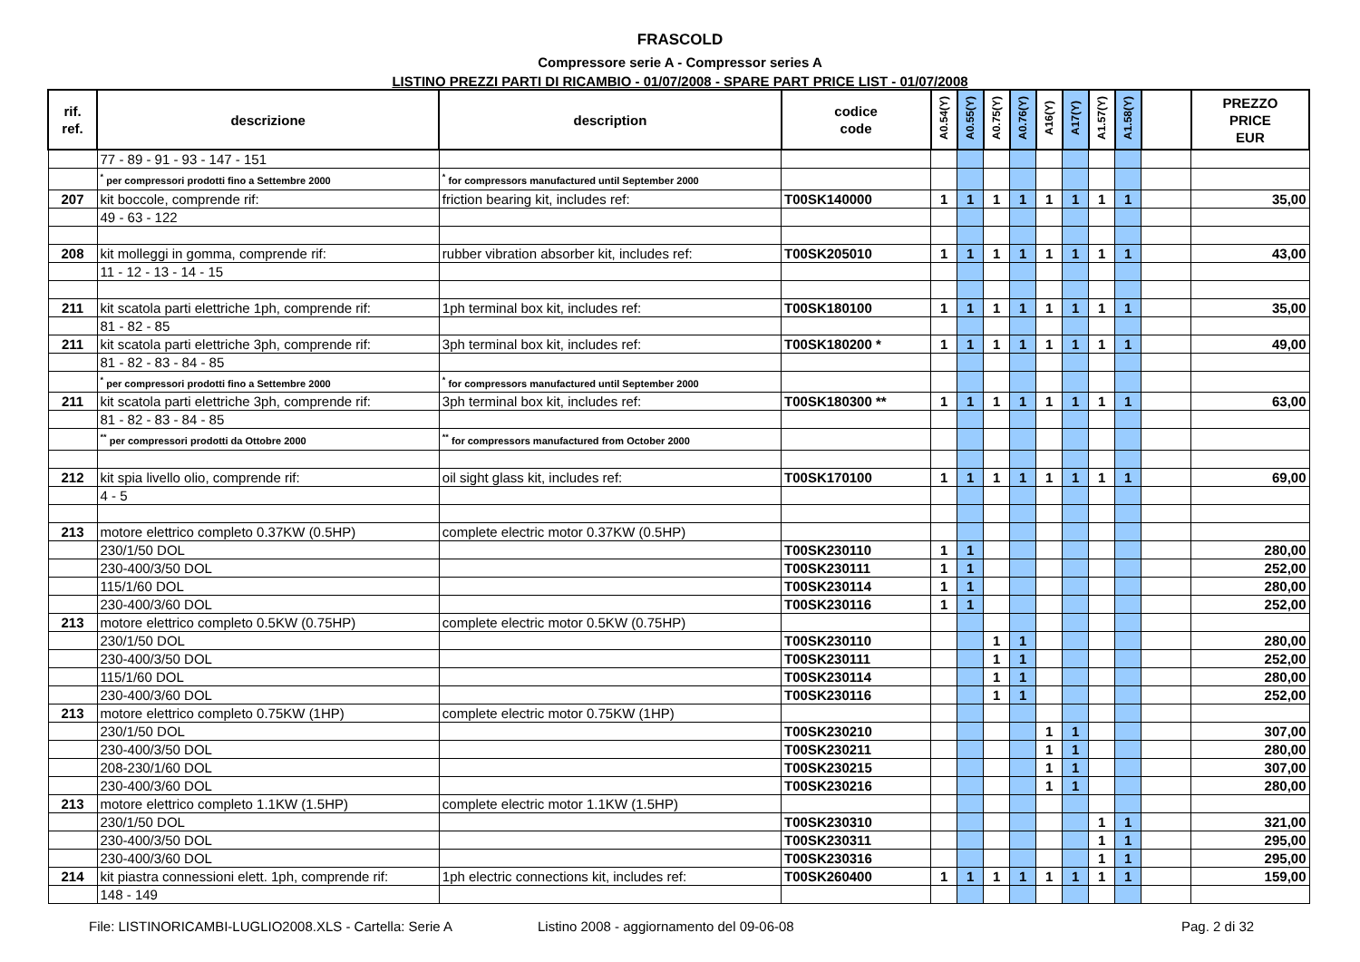FRASCOLD
Compressore serie A - Compressor series A
LISTINO PREZZI PARTI DI RICAMBIO - 01/07/2008 - SPARE PART PRICE LIST - 01/07/2008
| rif. ref. | descrizione | description | codice code | A0.54(Y) | A0.55(Y) | A0.75(Y) | A0.76(Y) | A16(Y) | A17(Y) | A1.57(Y) | A1.58(Y) | | PREZZO PRICE EUR |
| --- | --- | --- | --- | --- | --- | --- | --- | --- | --- | --- | --- | --- | --- |
| | 77 - 89 - 91 - 93 - 147 - 151 | | | | | | | | | | | | |
| | <sup>*</sup> per compressori prodotti fino a Settembre 2000 | <sup>*</sup> for compressors manufactured until September 2000 | | | | | | | | | | | |
| 207 | kit boccole, comprende rif: | friction bearing kit, includes ref: | T00SK140000 | 1 | 1 | 1 | 1 | 1 | 1 | 1 | 1 | | 35,00 |
| | 49 - 63 - 122 | | | | | | | | | | | | |
| 208 | kit molleggi in gomma, comprende rif: | rubber vibration absorber kit, includes ref: | T00SK205010 | 1 | 1 | 1 | 1 | 1 | 1 | 1 | 1 | | 43,00 |
| | 11 - 12 - 13 - 14 - 15 | | | | | | | | | | | | |
| 211 | kit scatola parti elettriche 1ph, comprende rif: | 1ph terminal box kit, includes ref: | T00SK180100 | 1 | 1 | 1 | 1 | 1 | 1 | 1 | 1 | | 35,00 |
| | 81 - 82 - 85 | | | | | | | | | | | | |
| 211 | kit scatola parti elettriche 3ph, comprende rif: | 3ph terminal box kit, includes ref: | T00SK180200 * | 1 | 1 | 1 | 1 | 1 | 1 | 1 | 1 | | 49,00 |
| | 81 - 82 - 83 - 84 - 85 | | | | | | | | | | | | |
| | <sup>*</sup> per compressori prodotti fino a Settembre 2000 | <sup>*</sup> for compressors manufactured until September 2000 | | | | | | | | | | | |
| 211 | kit scatola parti elettriche 3ph, comprende rif: | 3ph terminal box kit, includes ref: | T00SK180300 ** | 1 | 1 | 1 | 1 | 1 | 1 | 1 | 1 | | 63,00 |
| | 81 - 82 - 83 - 84 - 85 | | | | | | | | | | | | |
| | <sup>**</sup> per compressori prodotti da Ottobre 2000 | <sup>**</sup> for compressors manufactured from October 2000 | | | | | | | | | | | |
| 212 | kit spia livello olio, comprende rif: | oil sight glass kit, includes ref: | T00SK170100 | 1 | 1 | 1 | 1 | 1 | 1 | 1 | 1 | | 69,00 |
| | 4 - 5 | | | | | | | | | | | | |
| 213 | motore elettrico completo 0.37KW (0.5HP) | complete electric motor 0.37KW (0.5HP) | | | | | | | | | | | |
| | 230/1/50 DOL | | T00SK230110 | 1 | 1 | | | | | | | | 280,00 |
| | 230-400/3/50 DOL | | T00SK230111 | 1 | 1 | | | | | | | | 252,00 |
| | 115/1/60 DOL | | T00SK230114 | 1 | 1 | | | | | | | | 280,00 |
| | 230-400/3/60 DOL | | T00SK230116 | 1 | 1 | | | | | | | | 252,00 |
| 213 | motore elettrico completo 0.5KW (0.75HP) | complete electric motor 0.5KW (0.75HP) | | | | | | | | | | | |
| | 230/1/50 DOL | | T00SK230110 | | | 1 | 1 | | | | | | 280,00 |
| | 230-400/3/50 DOL | | T00SK230111 | | | 1 | 1 | | | | | | 252,00 |
| | 115/1/60 DOL | | T00SK230114 | | | 1 | 1 | | | | | | 280,00 |
| | 230-400/3/60 DOL | | T00SK230116 | | | 1 | 1 | | | | | | 252,00 |
| 213 | motore elettrico completo 0.75KW (1HP) | complete electric motor 0.75KW (1HP) | | | | | | | | | | | |
| | 230/1/50 DOL | | T00SK230210 | | | | | 1 | 1 | | | | 307,00 |
| | 230-400/3/50 DOL | | T00SK230211 | | | | | 1 | 1 | | | | 280,00 |
| | 208-230/1/60 DOL | | T00SK230215 | | | | | 1 | 1 | | | | 307,00 |
| | 230-400/3/60 DOL | | T00SK230216 | | | | | 1 | 1 | | | | 280,00 |
| 213 | motore elettrico completo 1.1KW (1.5HP) | complete electric motor 1.1KW (1.5HP) | | | | | | | | | | | |
| | 230/1/50 DOL | | T00SK230310 | | | | | | | 1 | 1 | | 321,00 |
| | 230-400/3/50 DOL | | T00SK230311 | | | | | | | 1 | 1 | | 295,00 |
| | 230-400/3/60 DOL | | T00SK230316 | | | | | | | 1 | 1 | | 295,00 |
| 214 | kit piastra connessioni elett. 1ph, comprende rif: | 1ph electric connections kit, includes ref: | T00SK260400 | 1 | 1 | 1 | 1 | 1 | 1 | 1 | 1 | | 159,00 |
| | 148 - 149 | | | | | | | | | | | | |
File: LISTINORICAMBI-LUGLIO2008.XLS - Cartella: Serie A Listino 2008 - aggiornamento del 09-06-08 Pag. 2 di 32